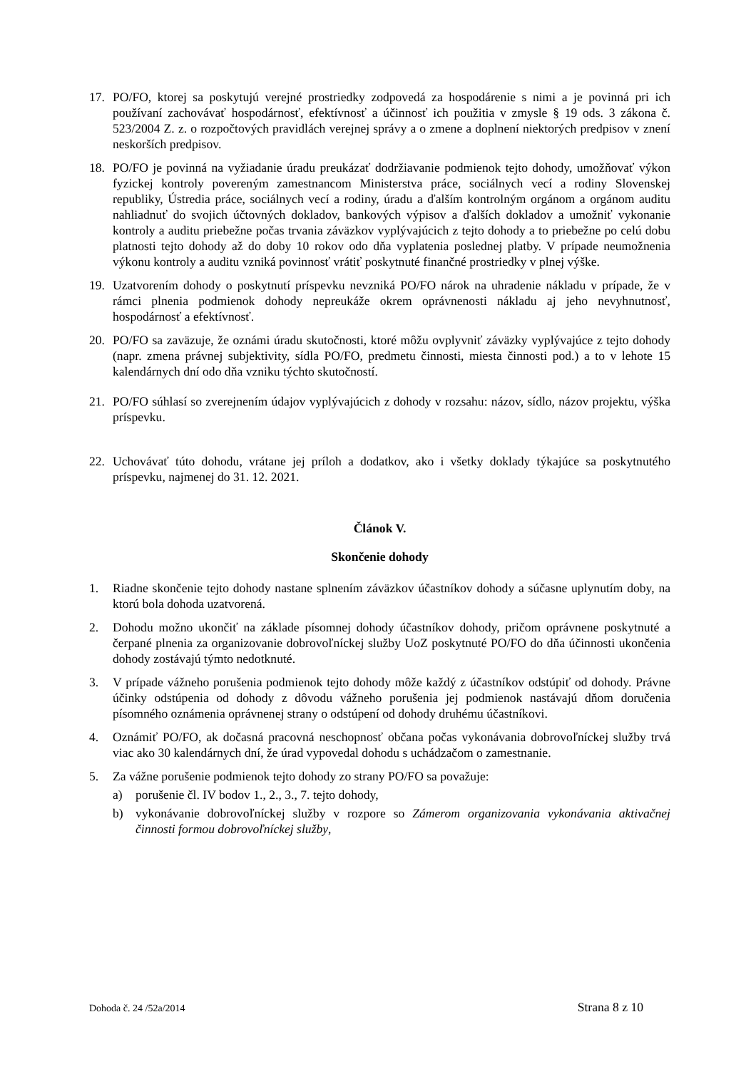17. PO/FO, ktorej sa poskytujú verejné prostriedky zodpovedá za hospodárenie s nimi a je povinná pri ich používaní zachovávať hospodárnosť, efektívnosť a účinnosť ich použitia v zmysle § 19 ods. 3 zákona č. 523/2004 Z. z. o rozpočtových pravidlách verejnej správy a o zmene a doplnení niektorých predpisov v znení neskorších predpisov.
18. PO/FO je povinná na vyžiadanie úradu preukázať dodržiavanie podmienok tejto dohody, umožňovať výkon fyzickej kontroly povereným zamestnancom Ministerstva práce, sociálnych vecí a rodiny Slovenskej republiky, Ústredia práce, sociálnych vecí a rodiny, úradu a ďalším kontrolným orgánom a orgánom auditu nahliadnuť do svojich účtovných dokladov, bankových výpisov a ďalších dokladov a umožniť vykonanie kontroly a auditu priebežne počas trvania záväzkov vyplývajúcich z tejto dohody a to priebežne po celú dobu platnosti tejto dohody až do doby 10 rokov odo dňa vyplatenia poslednej platby. V prípade neumožnenia výkonu kontroly a auditu vzniká povinnosť vrátiť poskytnuté finančné prostriedky v plnej výške.
19. Uzatvorením dohody o poskytnutí príspevku nevzniká PO/FO nárok na uhradenie nákladu v prípade, že v rámci plnenia podmienok dohody nepreukáže okrem oprávnenosti nákladu aj jeho nevyhnutnosť, hospodárnosť a efektívnosť.
20. PO/FO sa zaväzuje, že oznámi úradu skutočnosti, ktoré môžu ovplyvniť záväzky vyplývajúce z tejto dohody (napr. zmena právnej subjektivity, sídla PO/FO, predmetu činnosti, miesta činnosti pod.) a to v lehote 15 kalendárnych dní odo dňa vzniku týchto skutočností.
21. PO/FO súhlasí so zverejnením údajov vyplývajúcich z dohody v rozsahu: názov, sídlo, názov projektu, výška príspevku.
22. Uchovávať túto dohodu, vrátane jej príloh a dodatkov, ako i všetky doklady týkajúce sa poskytnutého príspevku, najmenej do 31. 12. 2021.
Článok V.
Skončenie dohody
1. Riadne skončenie tejto dohody nastane splnením záväzkov účastníkov dohody a súčasne uplynutím doby, na ktorú bola dohoda uzatvorená.
2. Dohodu možno ukončiť na základe písomnej dohody účastníkov dohody, pričom oprávnene poskytnuté a čerpané plnenia za organizovanie dobrovoľníckej služby UoZ poskytnuté PO/FO do dňa účinnosti ukončenia dohody zostávajú týmto nedotknuté.
3. V prípade vážneho porušenia podmienok tejto dohody môže každý z účastníkov odstúpiť od dohody. Právne účinky odstúpenia od dohody z dôvodu vážneho porušenia jej podmienok nastávajú dňom doručenia písomného oznámenia oprávnenej strany o odstúpení od dohody druhému účastníkovi.
4. Oznámiť PO/FO, ak dočasná pracovná neschopnosť občana počas vykonávania dobrovoľníckej služby trvá viac ako 30 kalendárnych dní, že úrad vypovedal dohodu s uchádzačom o zamestnanie.
5. Za vážne porušenie podmienok tejto dohody zo strany PO/FO sa považuje:
a) porušenie čl. IV bodov 1., 2., 3., 7. tejto dohody,
b) vykonávanie dobrovoľníckej služby v rozpore so Zámerom organizovania vykonávania aktivačnej činnosti formou dobrovoľníckej služby,
Dohoda č. 24 /52a/2014 Strana 8 z 10